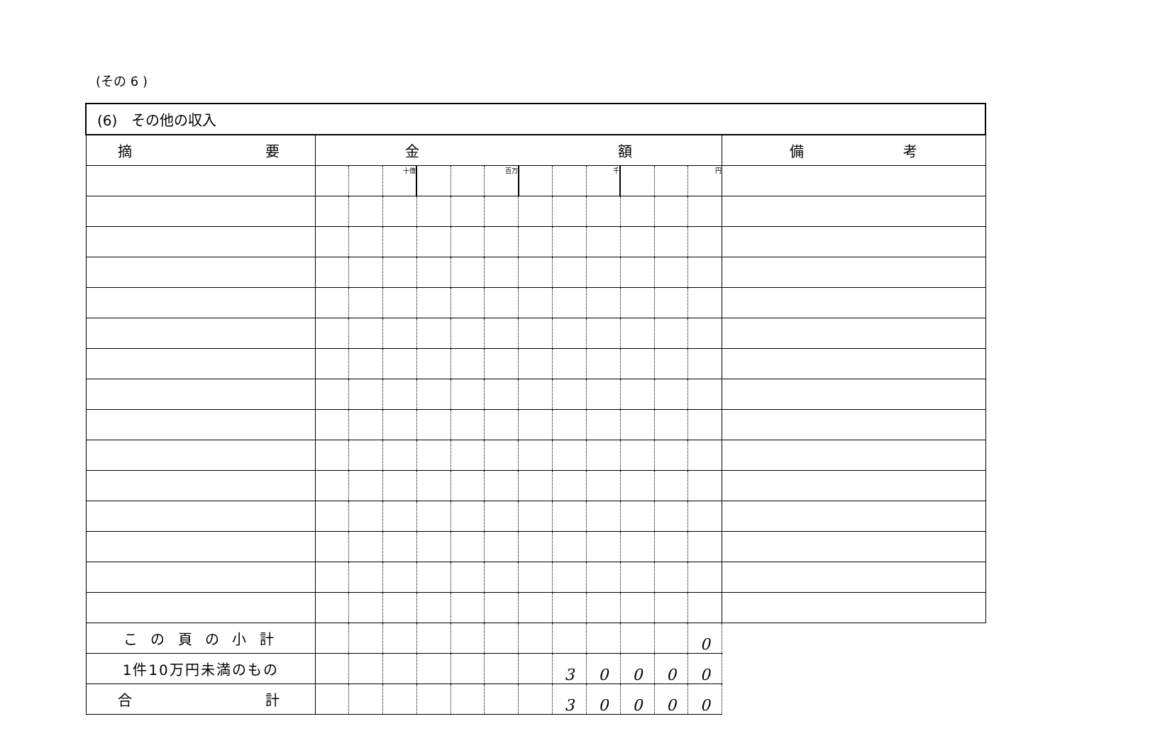(その 6 )
| (6) その他の収入 | | | | | | | | | | | | | |
| 摘 要 | 金 額 | | | | | | | | | | | | 備 考 |
| | | | 十億 | | | 百万 | | | 千 | | | 円 | |
| こ の 頁 の 小 計 | | | | | | | | | | | | 0 | |
| 1件10万円未満のもの | | | | | | | | 3 | 0 | 0 | 0 | 0 | |
| 合 計 | | | | | | | | 3 | 0 | 0 | 0 | 0 | |